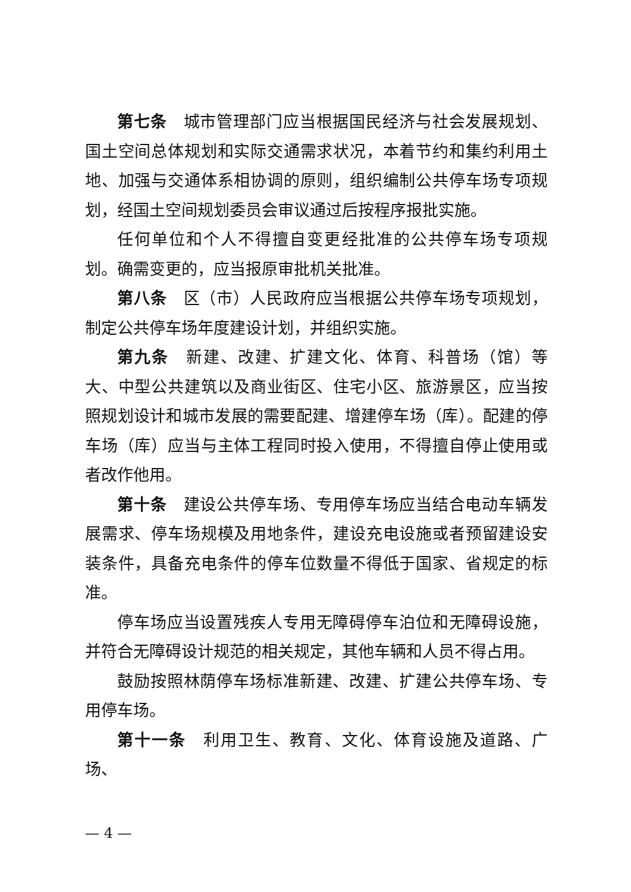第七条　城市管理部门应当根据国民经济与社会发展规划、国土空间总体规划和实际交通需求状况，本着节约和集约利用土地、加强与交通体系相协调的原则，组织编制公共停车场专项规划，经国土空间规划委员会审议通过后按程序报批实施。
任何单位和个人不得擅自变更经批准的公共停车场专项规划。确需变更的，应当报原审批机关批准。
第八条　区（市）人民政府应当根据公共停车场专项规划，制定公共停车场年度建设计划，并组织实施。
第九条　新建、改建、扩建文化、体育、科普场（馆）等大、中型公共建筑以及商业街区、住宅小区、旅游景区，应当按照规划设计和城市发展的需要配建、增建停车场（库）。配建的停车场（库）应当与主体工程同时投入使用，不得擅自停止使用或者改作他用。
第十条　建设公共停车场、专用停车场应当结合电动车辆发展需求、停车场规模及用地条件，建设充电设施或者预留建设安装条件，具备充电条件的停车位数量不得低于国家、省规定的标准。
停车场应当设置残疾人专用无障碍停车泊位和无障碍设施，并符合无障碍设计规范的相关规定，其他车辆和人员不得占用。
鼓励按照林荫停车场标准新建、改建、扩建公共停车场、专用停车场。
第十一条　利用卫生、教育、文化、体育设施及道路、广场、
— 4 —